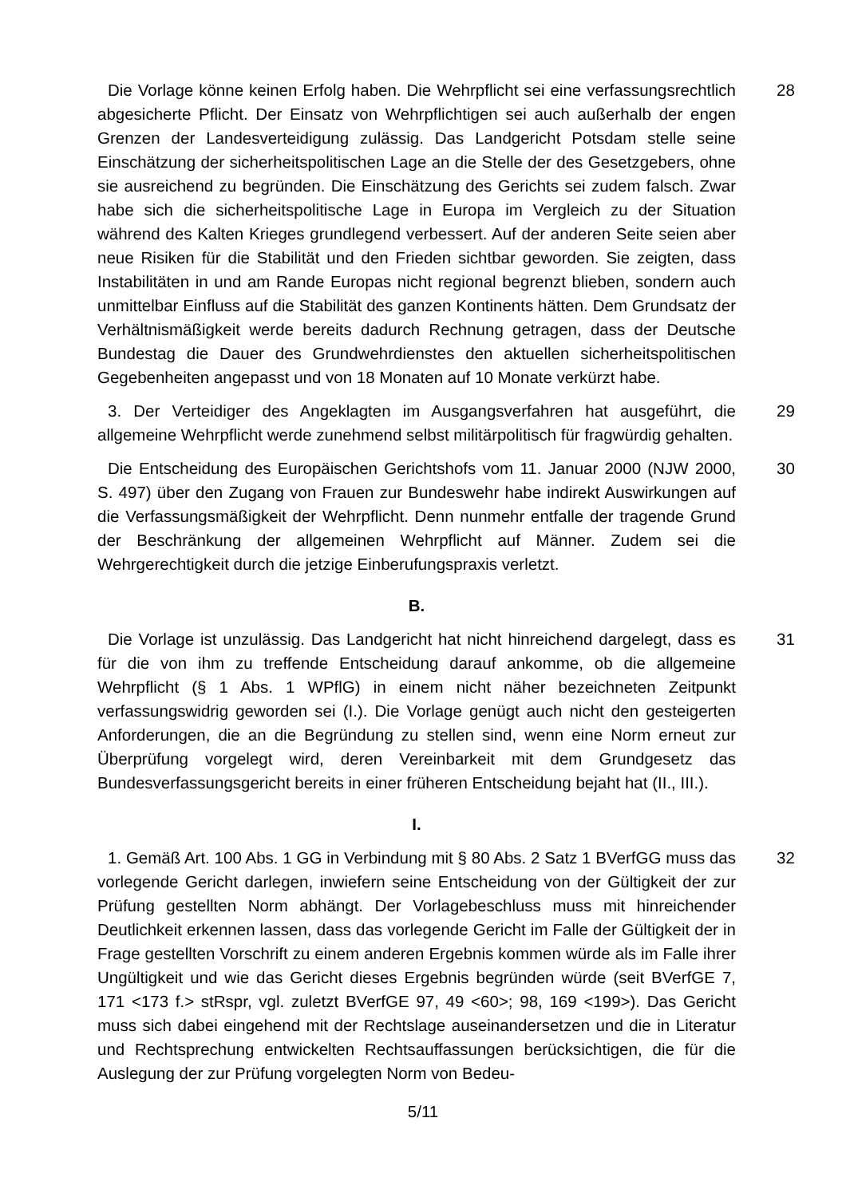Die Vorlage könne keinen Erfolg haben. Die Wehrpflicht sei eine verfassungsrechtlich abgesicherte Pflicht. Der Einsatz von Wehrpflichtigen sei auch außerhalb der engen Grenzen der Landesverteidigung zulässig. Das Landgericht Potsdam stelle seine Einschätzung der sicherheitspolitischen Lage an die Stelle der des Gesetzgebers, ohne sie ausreichend zu begründen. Die Einschätzung des Gerichts sei zudem falsch. Zwar habe sich die sicherheitspolitische Lage in Europa im Vergleich zu der Situation während des Kalten Krieges grundlegend verbessert. Auf der anderen Seite seien aber neue Risiken für die Stabilität und den Frieden sichtbar geworden. Sie zeigten, dass Instabilitäten in und am Rande Europas nicht regional begrenzt blieben, sondern auch unmittelbar Einfluss auf die Stabilität des ganzen Kontinents hätten. Dem Grundsatz der Verhältnismäßigkeit werde bereits dadurch Rechnung getragen, dass der Deutsche Bundestag die Dauer des Grundwehrdienstes den aktuellen sicherheitspolitischen Gegebenheiten angepasst und von 18 Monaten auf 10 Monate verkürzt habe.
28
3. Der Verteidiger des Angeklagten im Ausgangsverfahren hat ausgeführt, die allgemeine Wehrpflicht werde zunehmend selbst militärpolitisch für fragwürdig gehalten.
29
Die Entscheidung des Europäischen Gerichtshofs vom 11. Januar 2000 (NJW 2000, S. 497) über den Zugang von Frauen zur Bundeswehr habe indirekt Auswirkungen auf die Verfassungsmäßigkeit der Wehrpflicht. Denn nunmehr entfalle der tragende Grund der Beschränkung der allgemeinen Wehrpflicht auf Männer. Zudem sei die Wehrgerechtigkeit durch die jetzige Einberufungspraxis verletzt.
30
B.
Die Vorlage ist unzulässig. Das Landgericht hat nicht hinreichend dargelegt, dass es für die von ihm zu treffende Entscheidung darauf ankomme, ob die allgemeine Wehrpflicht (§ 1 Abs. 1 WPflG) in einem nicht näher bezeichneten Zeitpunkt verfassungswidrig geworden sei (I.). Die Vorlage genügt auch nicht den gesteigerten Anforderungen, die an die Begründung zu stellen sind, wenn eine Norm erneut zur Überprüfung vorgelegt wird, deren Vereinbarkeit mit dem Grundgesetz das Bundesverfassungsgericht bereits in einer früheren Entscheidung bejaht hat (II., III.).
31
I.
1. Gemäß Art. 100 Abs. 1 GG in Verbindung mit § 80 Abs. 2 Satz 1 BVerfGG muss das vorlegende Gericht darlegen, inwiefern seine Entscheidung von der Gültigkeit der zur Prüfung gestellten Norm abhängt. Der Vorlagebeschluss muss mit hinreichender Deutlichkeit erkennen lassen, dass das vorlegende Gericht im Falle der Gültigkeit der in Frage gestellten Vorschrift zu einem anderen Ergebnis kommen würde als im Falle ihrer Ungültigkeit und wie das Gericht dieses Ergebnis begründen würde (seit BVerfGE 7, 171 <173 f.> stRspr, vgl. zuletzt BVerfGE 97, 49 <60>; 98, 169 <199>). Das Gericht muss sich dabei eingehend mit der Rechtslage auseinandersetzen und die in Literatur und Rechtsprechung entwickelten Rechtsauffassungen berücksichtigen, die für die Auslegung der zur Prüfung vorgelegten Norm von Bedeu-
32
5/11